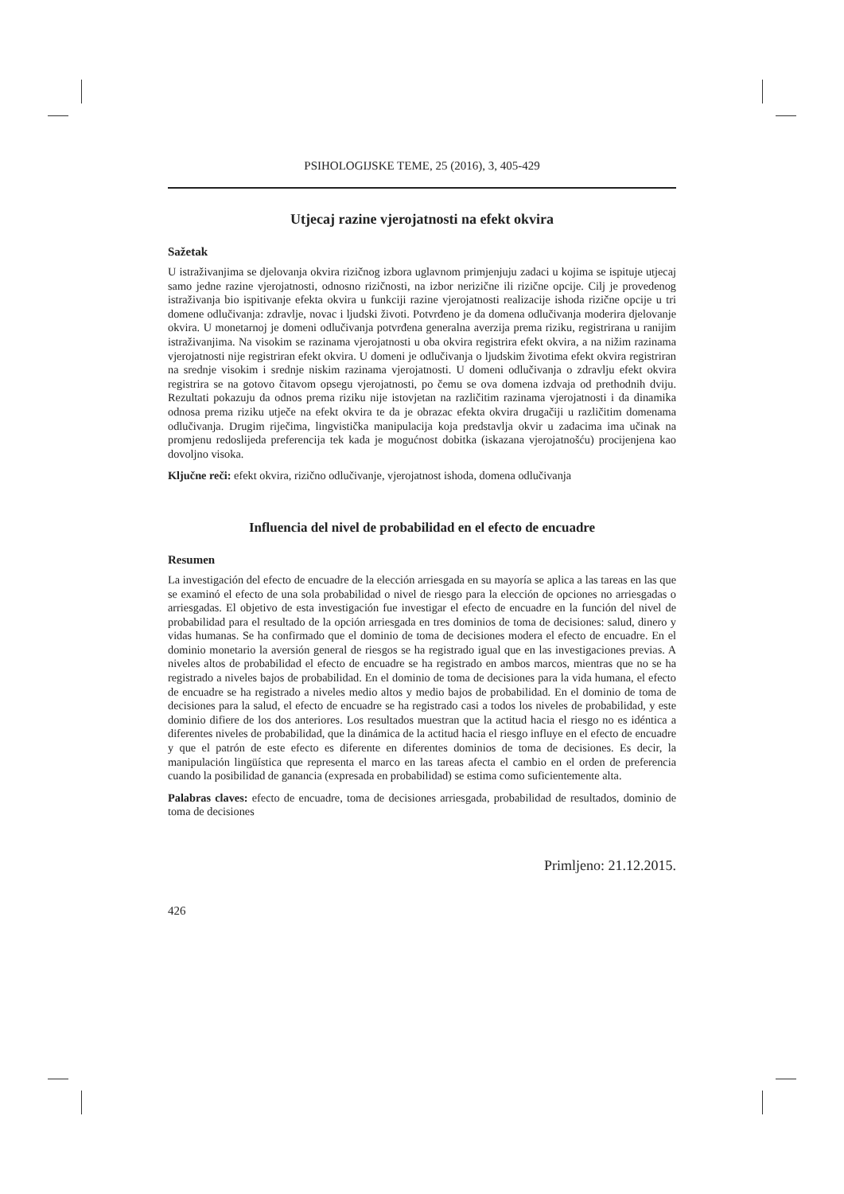PSIHOLOGIJSKE TEME, 25 (2016), 3, 405-429
Utjecaj razine vjerojatnosti na efekt okvira
Sažetak
U istraživanjima se djelovanja okvira rizičnog izbora uglavnom primjenjuju zadaci u kojima se ispituje utjecaj samo jedne razine vjerojatnosti, odnosno rizičnosti, na izbor nerizične ili rizične opcije. Cilj je provedenog istraživanja bio ispitivanje efekta okvira u funkciji razine vjerojatnosti realizacije ishoda rizične opcije u tri domene odlučivanja: zdravlje, novac i ljudski životi. Potvrđeno je da domena odlučivanja moderira djelovanje okvira. U monetarnoj je domeni odlučivanja potvrđena generalna averzija prema riziku, registrirana u ranijim istraživanjima. Na visokim se razinama vjerojatnosti u oba okvira registrira efekt okvira, a na nižim razinama vjerojatnosti nije registriran efekt okvira. U domeni je odlučivanja o ljudskim životima efekt okvira registriran na srednje visokim i srednje niskim razinama vjerojatnosti. U domeni odlučivanja o zdravlju efekt okvira registrira se na gotovo čitavom opsegu vjerojatnosti, po čemu se ova domena izdvaja od prethodnih dviju. Rezultati pokazuju da odnos prema riziku nije istovjetan na različitim razinama vjerojatnosti i da dinamika odnosa prema riziku utječe na efekt okvira te da je obrazac efekta okvira drugačiji u različitim domenama odlučivanja. Drugim riječima, lingvistička manipulacija koja predstavlja okvir u zadacima ima učinak na promjenu redoslijeda preferencija tek kada je mogućnost dobitka (iskazana vjerojatnošću) procijenjena kao dovoljno visoka.
Ključne reči: efekt okvira, rizično odlučivanje, vjerojatnost ishoda, domena odlučivanja
Influencia del nivel de probabilidad en el efecto de encuadre
Resumen
La investigación del efecto de encuadre de la elección arriesgada en su mayoría se aplica a las tareas en las que se examinó el efecto de una sola probabilidad o nivel de riesgo para la elección de opciones no arriesgadas o arriesgadas. El objetivo de esta investigación fue investigar el efecto de encuadre en la función del nivel de probabilidad para el resultado de la opción arriesgada en tres dominios de toma de decisiones: salud, dinero y vidas humanas. Se ha confirmado que el dominio de toma de decisiones modera el efecto de encuadre. En el dominio monetario la aversión general de riesgos se ha registrado igual que en las investigaciones previas. A niveles altos de probabilidad el efecto de encuadre se ha registrado en ambos marcos, mientras que no se ha registrado a niveles bajos de probabilidad. En el dominio de toma de decisiones para la vida humana, el efecto de encuadre se ha registrado a niveles medio altos y medio bajos de probabilidad. En el dominio de toma de decisiones para la salud, el efecto de encuadre se ha registrado casi a todos los niveles de probabilidad, y este dominio difiere de los dos anteriores. Los resultados muestran que la actitud hacia el riesgo no es idéntica a diferentes niveles de probabilidad, que la dinámica de la actitud hacia el riesgo influye en el efecto de encuadre y que el patrón de este efecto es diferente en diferentes dominios de toma de decisiones. Es decir, la manipulación lingüística que representa el marco en las tareas afecta el cambio en el orden de preferencia cuando la posibilidad de ganancia (expresada en probabilidad) se estima como suficientemente alta.
Palabras claves: efecto de encuadre, toma de decisiones arriesgada, probabilidad de resultados, dominio de toma de decisiones
Primljeno: 21.12.2015.
426